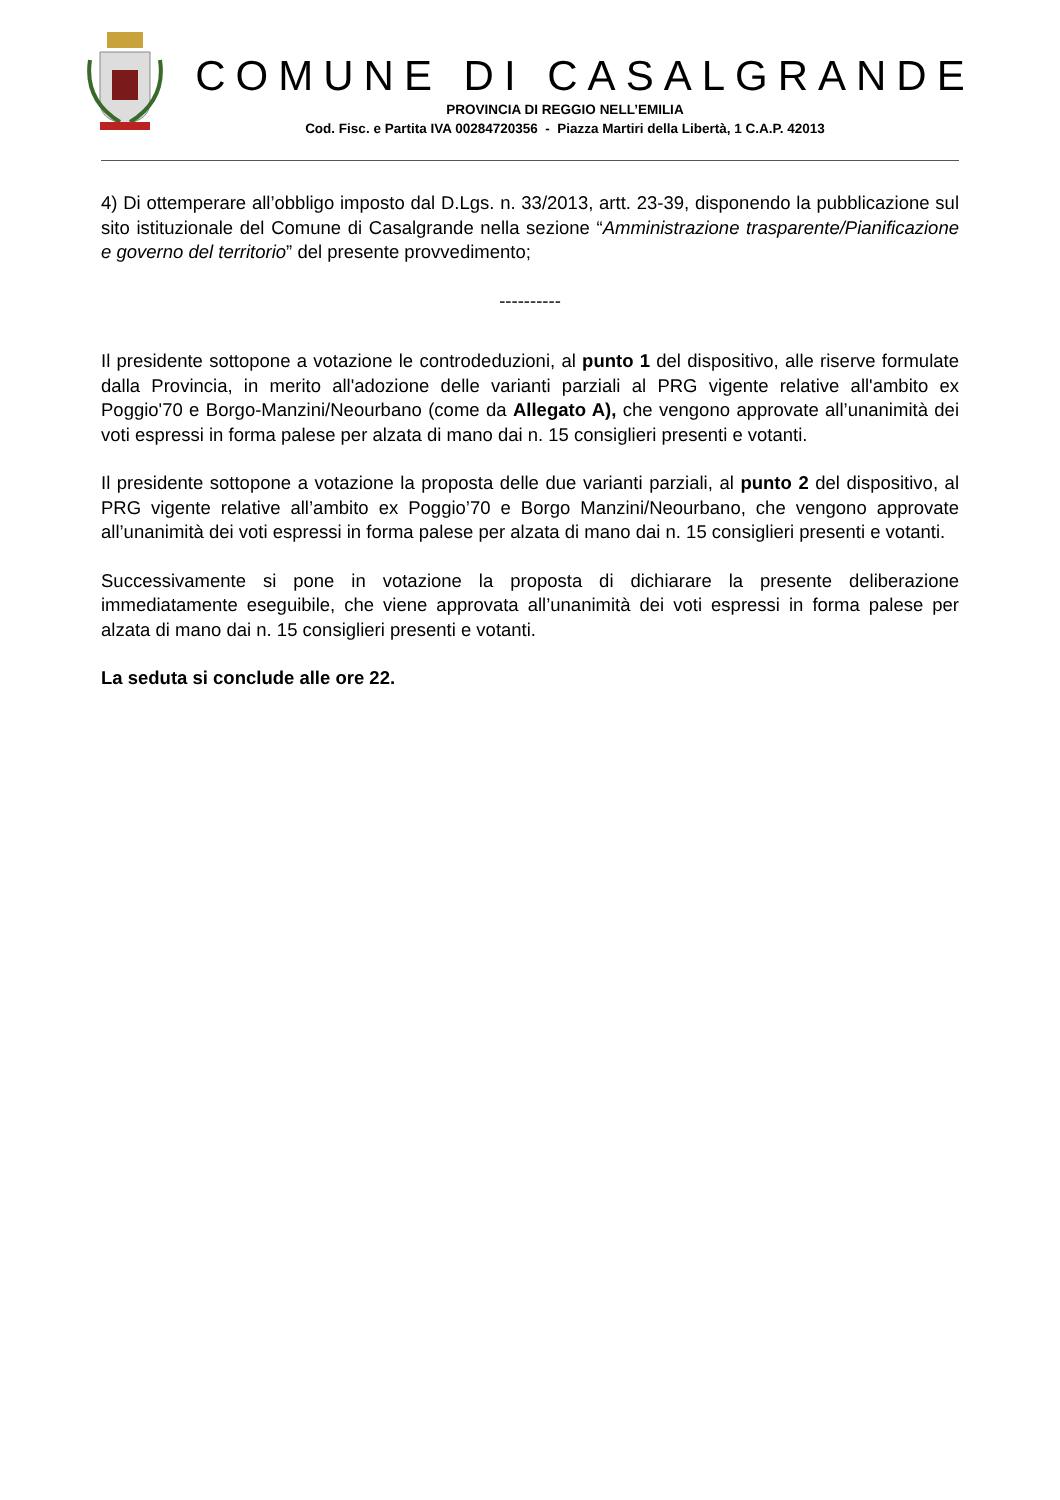COMUNE DI CASALGRANDE
PROVINCIA DI REGGIO NELL’EMILIA
Cod. Fisc. e Partita IVA 00284720356 - Piazza Martiri della Libertà, 1 C.A.P. 42013
4) Di ottemperare all’obbligo imposto dal D.Lgs. n. 33/2013, artt. 23-39, disponendo la pubblicazione sul sito istituzionale del Comune di Casalgrande nella sezione “Amministrazione trasparente/Pianificazione e governo del territorio” del presente provvedimento;
----------
Il presidente sottopone a votazione le controdeduzioni, al punto 1 del dispositivo, alle riserve formulate dalla Provincia, in merito all'adozione delle varianti parziali al PRG vigente relative all'ambito ex Poggio'70 e Borgo-Manzini/Neourbano (come da Allegato A), che vengono approvate all’unanimità dei voti espressi in forma palese per alzata di mano dai n. 15 consiglieri presenti e votanti.
Il presidente sottopone a votazione la proposta delle due varianti parziali, al punto 2 del dispositivo, al PRG vigente relative all’ambito ex Poggio’70 e Borgo Manzini/Neourbano, che vengono approvate all’unanimità dei voti espressi in forma palese per alzata di mano dai n. 15 consiglieri presenti e votanti.
Successivamente si pone in votazione la proposta di dichiarare la presente deliberazione immediatamente eseguibile, che viene approvata all’unanimità dei voti espressi in forma palese per alzata di mano dai n. 15 consiglieri presenti e votanti.
La seduta si conclude alle ore 22.